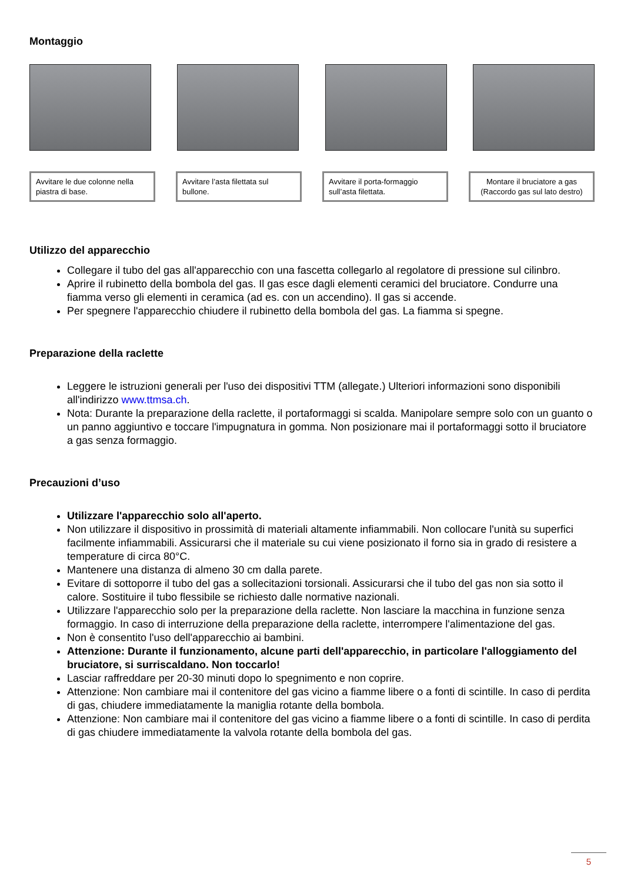Montaggio
Avvitare le due colonne nella piastra di base.
Avvitare l’asta filettata sul bullone.
Avvitare il porta-formaggio sull’asta filettata.
Montare il bruciatore a gas (Raccordo gas sul lato destro)
Utilizzo del apparecchio
Collegare il tubo del gas all'apparecchio con una fascetta collegarlo al regolatore di pressione sul cilinbro.
Aprire il rubinetto della bombola del gas. Il gas esce dagli elementi ceramici del bruciatore. Condurre una fiamma verso gli elementi in ceramica (ad es. con un accendino). Il gas si accende.
Per spegnere l'apparecchio chiudere il rubinetto della bombola del gas. La fiamma si spegne.
Preparazione della raclette
Leggere le istruzioni generali per l'uso dei dispositivi TTM (allegate.) Ulteriori informazioni sono disponibili all'indirizzo www.ttmsa.ch.
Nota: Durante la preparazione della raclette, il portaformaggi si scalda. Manipolare sempre solo con un guanto o un panno aggiuntivo e toccare l'impugnatura in gomma. Non posizionare mai il portaformaggi sotto il bruciatore a gas senza formaggio.
Precauzioni d’uso
Utilizzare l'apparecchio solo all'aperto.
Non utilizzare il dispositivo in prossimità di materiali altamente infiammabili. Non collocare l'unità su superfici facilmente infiammabili. Assicurarsi che il materiale su cui viene posizionato il forno sia in grado di resistere a temperature di circa 80°C.
Mantenere una distanza di almeno 30 cm dalla parete.
Evitare di sottoporre il tubo del gas a sollecitazioni torsionali. Assicurarsi che il tubo del gas non sia sotto il calore. Sostituire il tubo flessibile se richiesto dalle normative nazionali.
Utilizzare l'apparecchio solo per la preparazione della raclette. Non lasciare la macchina in funzione senza formaggio. In caso di interruzione della preparazione della raclette, interrompere l'alimentazione del gas.
Non è consentito l'uso dell'apparecchio ai bambini.
Attenzione: Durante il funzionamento, alcune parti dell'apparecchio, in particolare l'alloggiamento del bruciatore, si surriscaldano. Non toccarlo!
Lasciar raffreddare per 20-30 minuti dopo lo spegnimento e non coprire.
Attenzione: Non cambiare mai il contenitore del gas vicino a fiamme libere o a fonti di scintille. In caso di perdita di gas, chiudere immediatamente la maniglia rotante della bombola.
Attenzione: Non cambiare mai il contenitore del gas vicino a fiamme libere o a fonti di scintille. In caso di perdita di gas chiudere immediatamente la valvola rotante della bombola del gas.
5